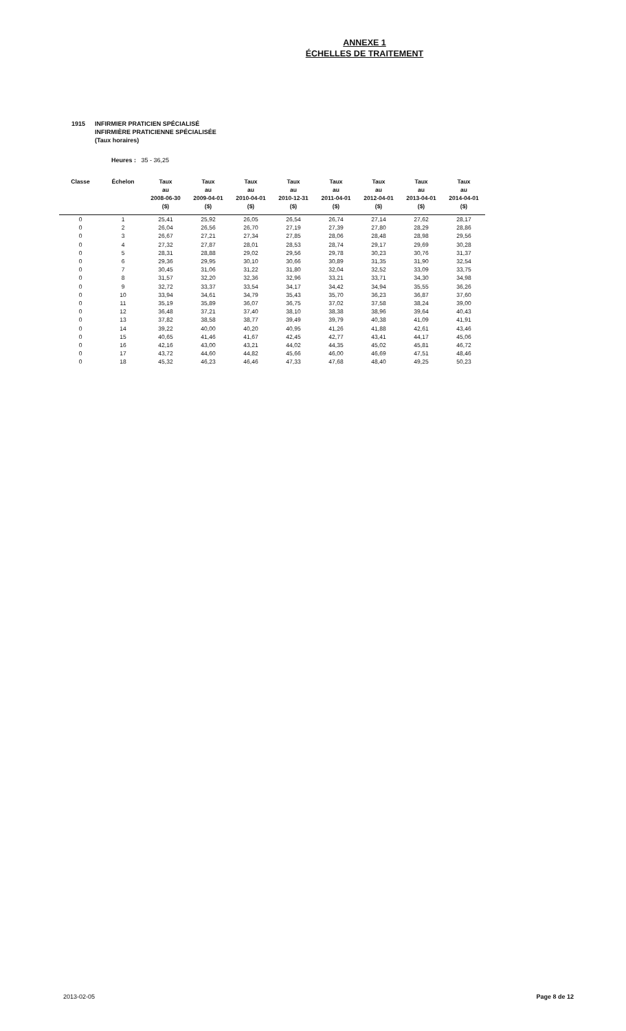ANNEXE 1
ÉCHELLES DE TRAITEMENT
1915 INFIRMIER PRATICIEN SPÉCIALISÉ
INFIRMIÈRE PRATICIENNE SPÉCIALISÉE
(Taux horaires)
Heures : 35 - 36,25
| Classe | Échelon | Taux au 2008-06-30 ($) | Taux au 2009-04-01 ($) | Taux au 2010-04-01 ($) | Taux au 2010-12-31 ($) | Taux au 2011-04-01 ($) | Taux au 2012-04-01 ($) | Taux au 2013-04-01 ($) | Taux au 2014-04-01 ($) |
| --- | --- | --- | --- | --- | --- | --- | --- | --- | --- |
| 0 | 1 | 25,41 | 25,92 | 26,05 | 26,54 | 26,74 | 27,14 | 27,62 | 28,17 |
| 0 | 2 | 26,04 | 26,56 | 26,70 | 27,19 | 27,39 | 27,80 | 28,29 | 28,86 |
| 0 | 3 | 26,67 | 27,21 | 27,34 | 27,85 | 28,06 | 28,48 | 28,98 | 29,56 |
| 0 | 4 | 27,32 | 27,87 | 28,01 | 28,53 | 28,74 | 29,17 | 29,69 | 30,28 |
| 0 | 5 | 28,31 | 28,88 | 29,02 | 29,56 | 29,78 | 30,23 | 30,76 | 31,37 |
| 0 | 6 | 29,36 | 29,95 | 30,10 | 30,66 | 30,89 | 31,35 | 31,90 | 32,54 |
| 0 | 7 | 30,45 | 31,06 | 31,22 | 31,80 | 32,04 | 32,52 | 33,09 | 33,75 |
| 0 | 8 | 31,57 | 32,20 | 32,36 | 32,96 | 33,21 | 33,71 | 34,30 | 34,98 |
| 0 | 9 | 32,72 | 33,37 | 33,54 | 34,17 | 34,42 | 34,94 | 35,55 | 36,26 |
| 0 | 10 | 33,94 | 34,61 | 34,79 | 35,43 | 35,70 | 36,23 | 36,87 | 37,60 |
| 0 | 11 | 35,19 | 35,89 | 36,07 | 36,75 | 37,02 | 37,58 | 38,24 | 39,00 |
| 0 | 12 | 36,48 | 37,21 | 37,40 | 38,10 | 38,38 | 38,96 | 39,64 | 40,43 |
| 0 | 13 | 37,82 | 38,58 | 38,77 | 39,49 | 39,79 | 40,38 | 41,09 | 41,91 |
| 0 | 14 | 39,22 | 40,00 | 40,20 | 40,95 | 41,26 | 41,88 | 42,61 | 43,46 |
| 0 | 15 | 40,65 | 41,46 | 41,67 | 42,45 | 42,77 | 43,41 | 44,17 | 45,06 |
| 0 | 16 | 42,16 | 43,00 | 43,21 | 44,02 | 44,35 | 45,02 | 45,81 | 46,72 |
| 0 | 17 | 43,72 | 44,60 | 44,82 | 45,66 | 46,00 | 46,69 | 47,51 | 48,46 |
| 0 | 18 | 45,32 | 46,23 | 46,46 | 47,33 | 47,68 | 48,40 | 49,25 | 50,23 |
2013-02-05 Page 8 de 12